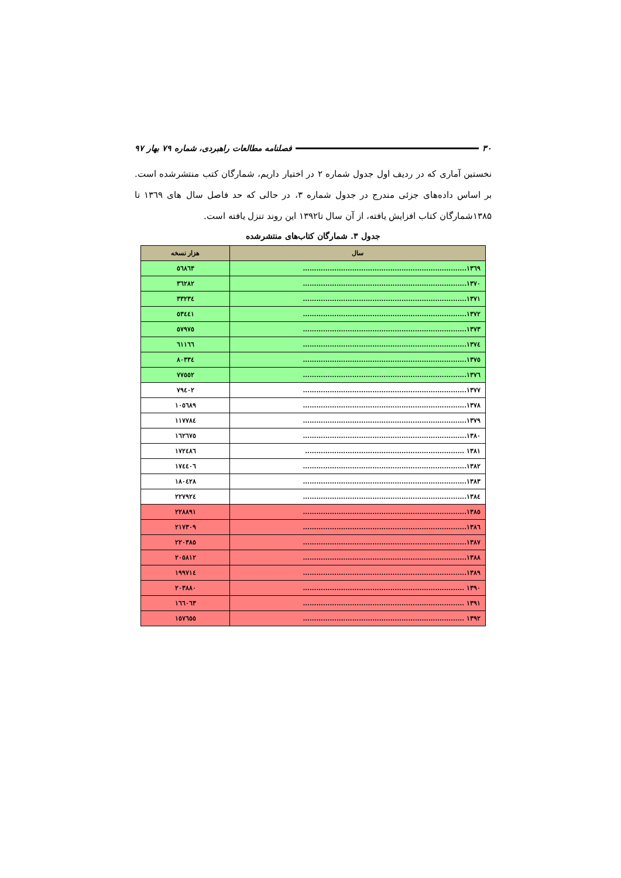۳۰ فصلنامه مطالعات راهبردی، شماره ۷۹ بهار ۹۷
نخستین آماری که در ردیف اول جدول شماره ۲ در اختیار داریم، شمارگان کتب منتشرشده است. بر اساس داده‌های جزئی مندرج در جدول شماره ۳، در حالی که حد فاصل سال های ۱۳٦۹ تا ۱۳۸۵شمارگان کتاب افزایش یافته، از آن سال تا۱۳۹۲ این روند تنزل یافته است.
جدول ۳. شمارگان کتاب‌های منتشرشده
| سال | هزار نسخه |
| --- | --- |
| ۱۳٦۹......................................................................... | ٥٦۸٦۳ |
| ۱۳۷۰......................................................................... | ۳٦۲۸۲ |
| ۱۳۷۱......................................................................... | ۳۳۲۳٤ |
| ۱۳۷۲......................................................................... | ٥۳٤٤۱ |
| ۱۳۷۳......................................................................... | ٥۷۹۷٥ |
| ۱۳۷٤......................................................................... | ٦۱۱٦٦ |
| ۱۳۷٥......................................................................... | ۸۰۳۳٤ |
| ۱۳۷٦......................................................................... | ۷۷٥٥۲ |
| ۱۳۷۷......................................................................... | ۷۹٤۰۲ |
| ۱۳۷۸......................................................................... | ۱۰٥٦۸۹ |
| ۱۳۷۹......................................................................... | ۱۱۷۷۸٤ |
| ۱۳۸۰......................................................................... | ۱٦۲٦۷٥ |
| ۱۳۸۱ ....................................................................... | ۱۷۲٤۸٦ |
| ۱۳۸۲......................................................................... | ۱۷٤٤۰٦ |
| ۱۳۸۳......................................................................... | ۱۸۰٤۲۸ |
| ۱۳۸٤......................................................................... | ۲۲۷۹۲٤ |
| ۱۳۸٥......................................................................... | ۲۲۸۸۹۱ |
| ۱۳۸٦......................................................................... | ۲۱۷۳۰۹ |
| ۱۳۸۷......................................................................... | ۲۲۰۳۸٥ |
| ۱۳۸۸......................................................................... | ۲۰٥۸۱۲ |
| ۱۳۸۹......................................................................... | ۱۹۹۷۱٤ |
| ۱۳۹۰ ........................................................................ | ۲۰۳۸۸۰ |
| ۱۳۹۱ ........................................................................ | ۱٦٦۰٦۳ |
| ۱۳۹۲ ........................................................................ | ۱٥۷٦٥٥ |